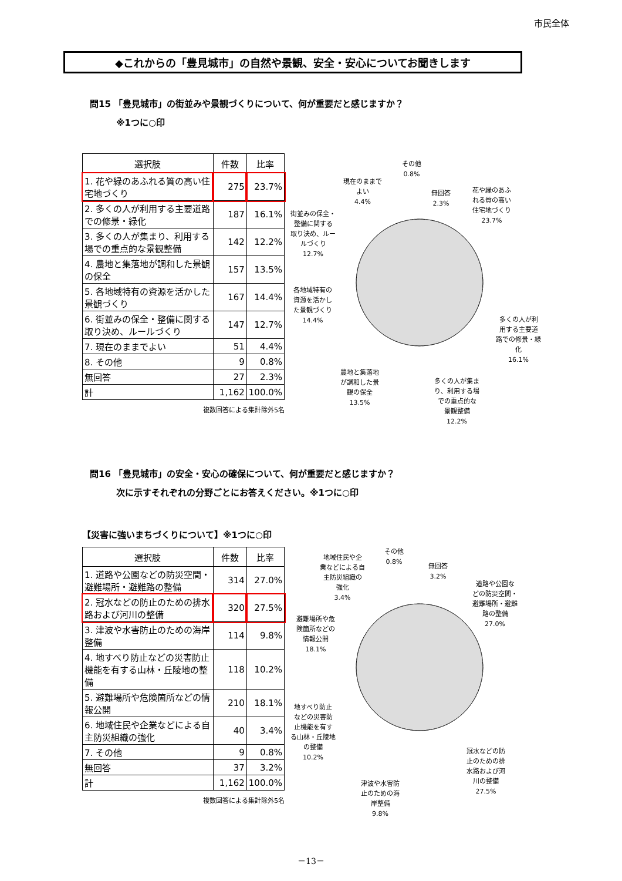市民全体
◆これからの「豊見城市」の自然や景観、安全・安心についてお聞きします
問15 「豊見城市」の街並みや景観づくりについて、何が重要だと感じますか？
　　　※1つに○印
| 選択肢 | 件数 | 比率 |
| --- | --- | --- |
| 1. 花や緑のあふれる質の高い住宅地づくり | 275 | 23.7% |
| 2. 多くの人が利用する主要道路での修景・緑化 | 187 | 16.1% |
| 3. 多くの人が集まり、利用する場での重点的な景観整備 | 142 | 12.2% |
| 4. 農地と集落地が調和した景観の保全 | 157 | 13.5% |
| 5. 各地域特有の資源を活かした景観づくり | 167 | 14.4% |
| 6. 街並みの保全・整備に関する取り決め、ルールづくり | 147 | 12.7% |
| 7. 現在のままでよい | 51 | 4.4% |
| 8. その他 | 9 | 0.8% |
| 無回答 | 27 | 2.3% |
| 計 | 1,162 | 100.0% |
複数回答による集計除外5名
その他
0.8%
現在のままで
よい
4.4%
無回答
2.3%
花や緑のあふ
れる質の高い
住宅地づくり
23.7%
街並みの保全・
整備に関する
取り決め、ルー
ルづくり
12.7%
各地域特有の
資源を活かし
た景観づくり
14.4%
多くの人が利
用する主要道
路での修景・緑
化
16.1%
農地と集落地
が調和した景
観の保全
13.5%
多くの人が集ま
り、利用する場
での重点的な
景観整備
12.2%
問16 「豊見城市」の安全・安心の確保について、何が重要だと感じますか？
　　　次に示すそれぞれの分野ごとにお答えください。※1つに○印
【災害に強いまちづくりについて】※1つに○印
| 選択肢 | 件数 | 比率 |
| --- | --- | --- |
| 1. 道路や公園などの防災空間・避難場所・避難路の整備 | 314 | 27.0% |
| 2. 冠水などの防止のための排水路および河川の整備 | 320 | 27.5% |
| 3. 津波や水害防止のための海岸整備 | 114 | 9.8% |
| 4. 地すべり防止などの災害防止機能を有する山林・丘陵地の整備 | 118 | 10.2% |
| 5. 避難場所や危険箇所などの情報公開 | 210 | 18.1% |
| 6. 地域住民や企業などによる自主防災組織の強化 | 40 | 3.4% |
| 7. その他 | 9 | 0.8% |
| 無回答 | 37 | 3.2% |
| 計 | 1,162 | 100.0% |
複数回答による集計除外5名
地域住民や企
業などによる自
主防災組織の
強化
3.4%
その他
0.8%
無回答
3.2%
道路や公園な
どの防災空間・
避難場所・避難
路の整備
27.0%
避難場所や危
険箇所などの
情報公開
18.1%
地すべり防止
などの災害防
止機能を有す
る山林・丘陵地
の整備
10.2%
冠水などの防
止のための排
水路および河
川の整備
27.5%
津波や水害防
止のための海
岸整備
9.8%
－13－